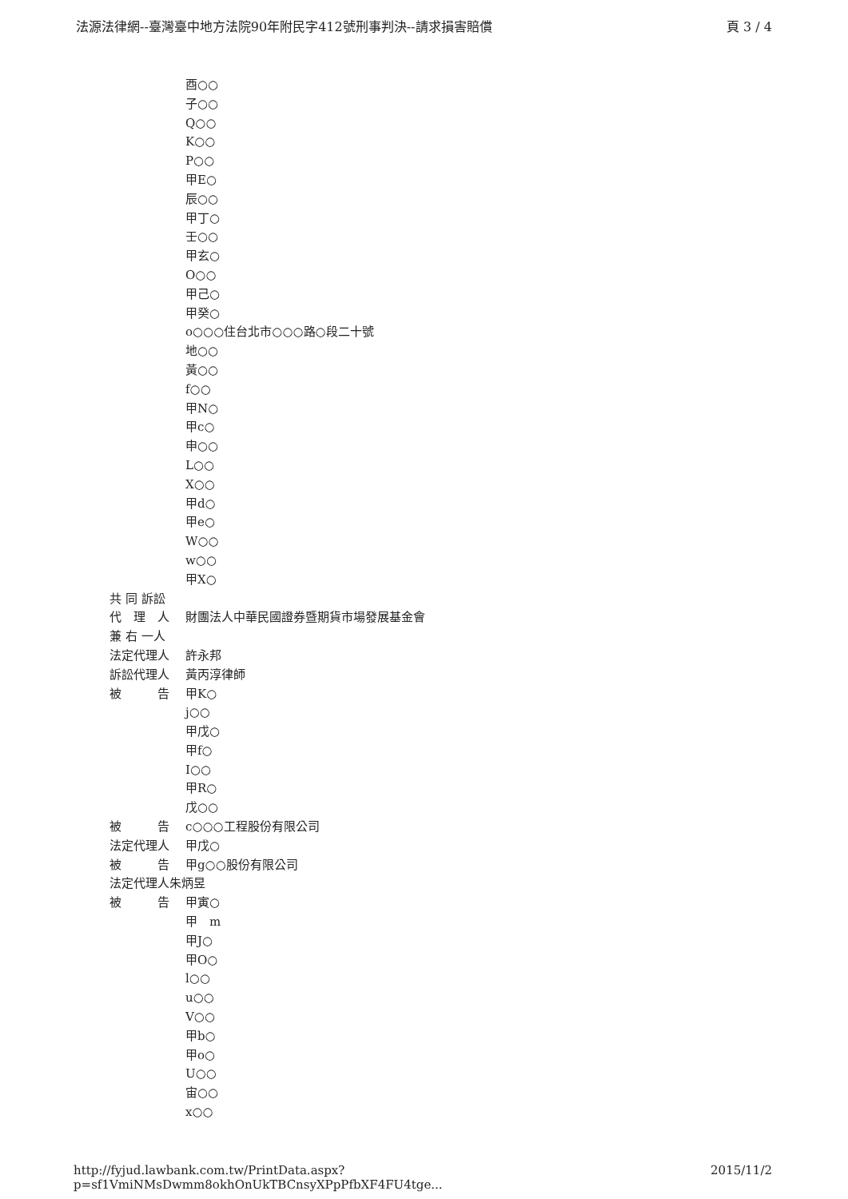法源法律網--臺灣臺中地方法院90年附民字412號刑事判決--請求損害賠償 頁 3 / 4
酉○○
子○○
Q○○
K○○
P○○
甲E○
辰○○
甲丁○
壬○○
甲玄○
O○○
甲己○
甲癸○
o○○○住台北市○○○路○段二十號
地○○
黃○○
f○○
甲N○
甲c○
申○○
L○○
X○○
甲d○
甲e○
W○○
w○○
甲X○
共 同 訴訟
代　理　人 財團法人中華民國證券暨期貨市場發展基金會
兼 右 一人
法定代理人 許永邦
訴訟代理人 黃丙淳律師
被　　　告 甲K○
j○○
甲戊○
甲f○
I○○
甲R○
戊○○
被　　　告 c○○○工程股份有限公司
法定代理人 甲戊○
被　　　告 甲g○○股份有限公司
法定代理人朱炳昱
被　　　告 甲寅○
甲　m
甲J○
甲O○
l○○
u○○
V○○
甲b○
甲o○
U○○
宙○○
x○○
http://fyjud.lawbank.com.tw/PrintData.aspx?p=sf1VmiNMsDwmm8okhOnUkTBCnsyXPpPfbXF4FU4tge... 2015/11/2